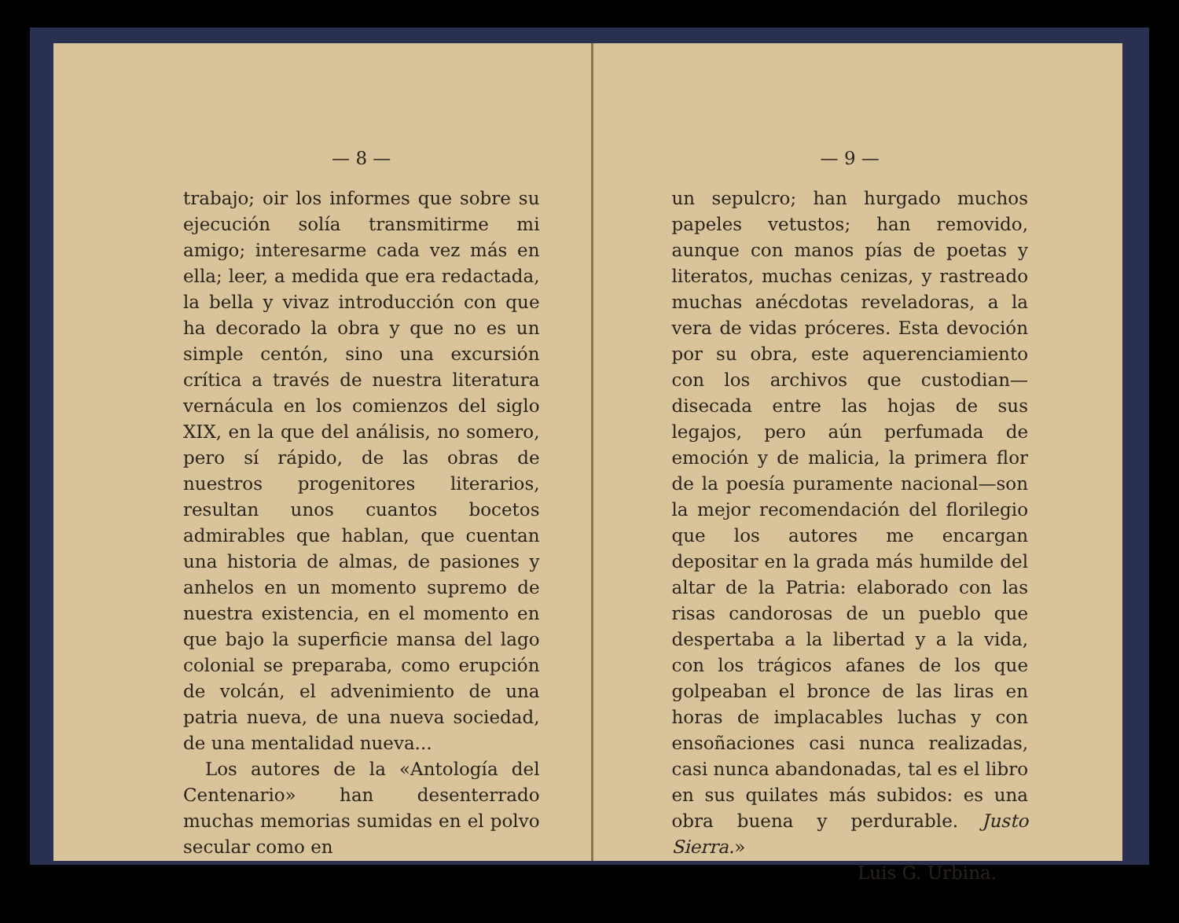— 8 —
trabajo; oir los informes que sobre su ejecución solía transmitirme mi amigo; interesarme cada vez más en ella; leer, a medida que era redactada, la bella y vivaz introducción con que ha decorado la obra y que no es un simple centón, sino una excursión crítica a través de nuestra literatura vernácula en los comienzos del siglo XIX, en la que del análisis, no somero, pero sí rápido, de las obras de nuestros progenitores literarios, resultan unos cuantos bocetos admirables que hablan, que cuentan una historia de almas, de pasiones y anhelos en un momento supremo de nuestra existencia, en el momento en que bajo la superficie mansa del lago colonial se preparaba, como erupción de volcán, el advenimiento de una patria nueva, de una nueva sociedad, de una mentalidad nueva...
Los autores de la «Antología del Centenario» han desenterrado muchas memorias sumidas en el polvo secular como en
— 9 —
un sepulcro; han hurgado muchos papeles vetustos; han removido, aunque con manos pías de poetas y literatos, muchas cenizas, y rastreado muchas anécdotas reveladoras, a la vera de vidas próceres. Esta devoción por su obra, este aquerenciamiento con los archivos que custodian—disecada entre las hojas de sus legajos, pero aún perfumada de emoción y de malicia, la primera flor de la poesía puramente nacional—son la mejor recomendación del florilegio que los autores me encargan depositar en la grada más humilde del altar de la Patria: elaborado con las risas candorosas de un pueblo que despertaba a la libertad y a la vida, con los trágicos afanes de los que golpeaban el bronce de las liras en horas de implacables luchas y con ensoñaciones casi nunca realizadas, casi nunca abandonadas, tal es el libro en sus quilates más subidos: es una obra buena y perdurable. Justo Sierra.»
Luis G. Urbina.